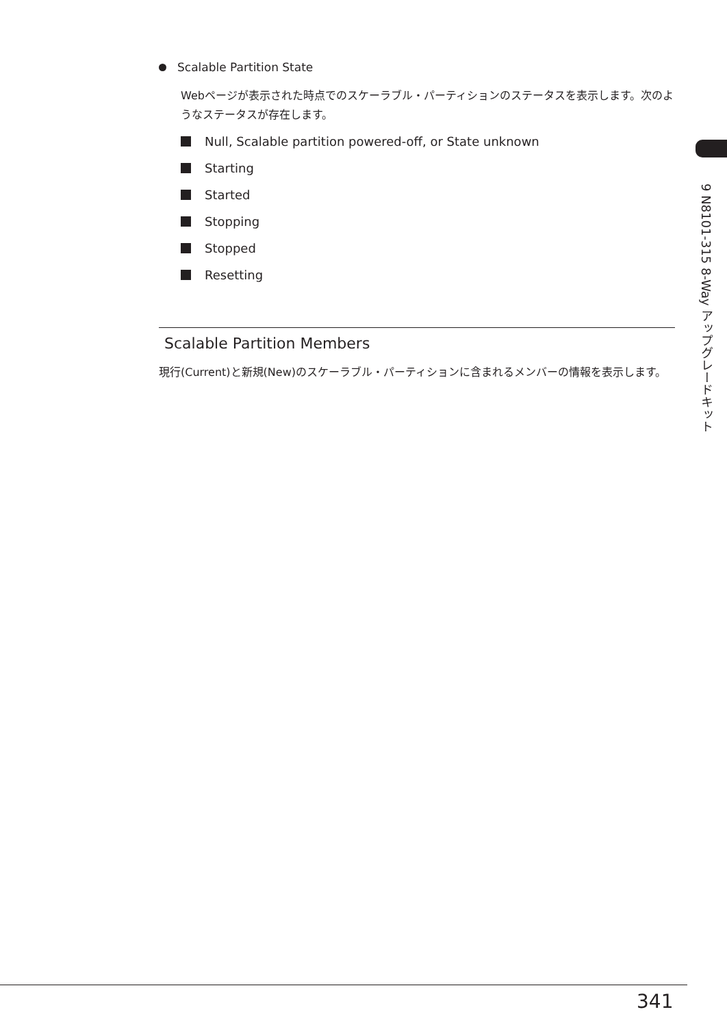Scalable Partition State
Webページが表示された時点でのスケーラブル・パーティションのステータスを表示します。次のようなステータスが存在します。
Null, Scalable partition powered-off, or State unknown
Starting
Started
Stopping
Stopped
Resetting
Scalable Partition Members
現行(Current)と新規(New)のスケーラブル・パーティションに含まれるメンバーの情報を表示します。
9 N8101-315 8-Way アップグレードキット
341